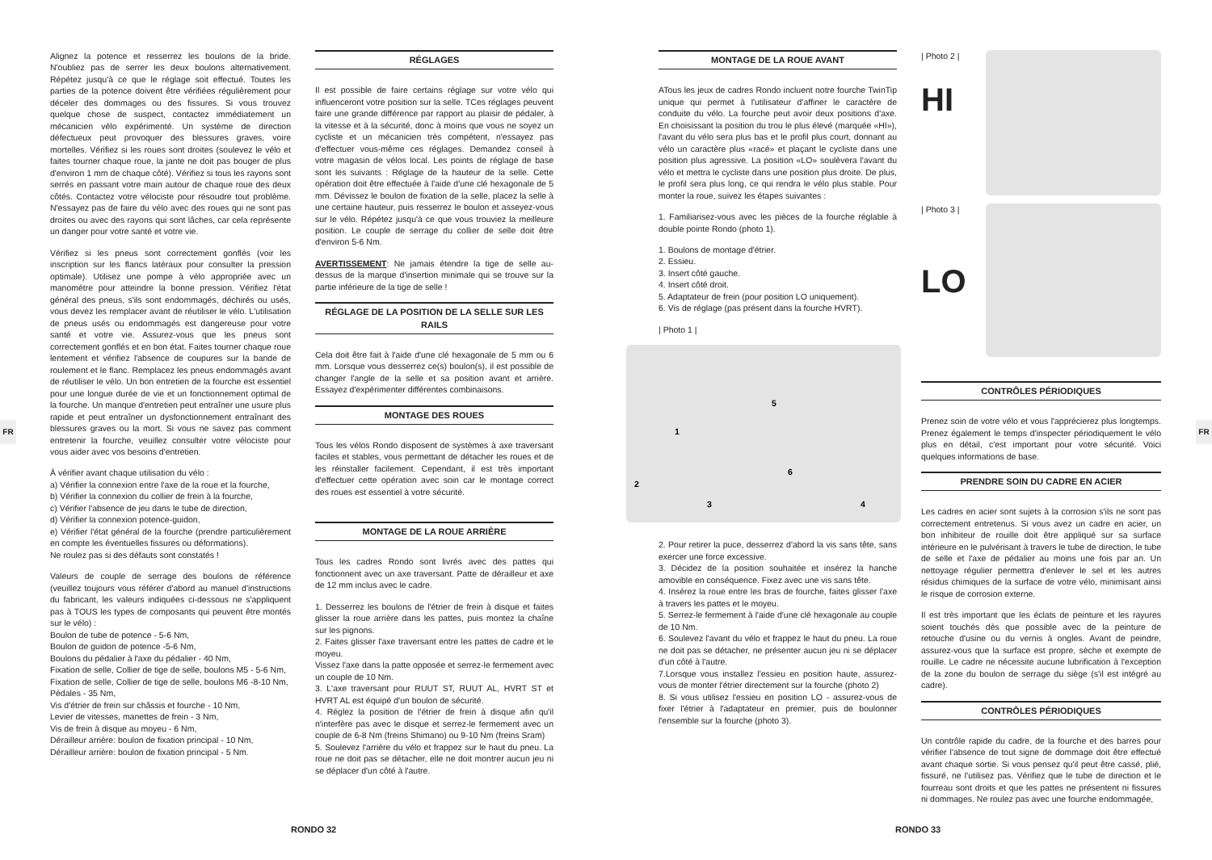FR FR
Alignez la potence et resserrez les boulons de la bride. N'oubliez pas de serrer les deux boulons alternativement. Répétez jusqu'à ce que le réglage soit effectué. Toutes les parties de la potence doivent être vérifiées régulièrement pour déceler des dommages ou des fissures. Si vous trouvez quelque chose de suspect, contactez immédiatement un mécanicien vélo expérimenté. Un système de direction défectueux peut provoquer des blessures graves, voire mortelles. Vérifiez si les roues sont droites (soulevez le vélo et faites tourner chaque roue, la jante ne doit pas bouger de plus d'environ 1 mm de chaque côté). Vérifiez si tous les rayons sont serrés en passant votre main autour de chaque roue des deux côtés. Contactez votre vélociste pour résoudre tout problème. N'essayez pas de faire du vélo avec des roues qui ne sont pas droites ou avec des rayons qui sont lâches, car cela représente un danger pour votre santé et votre vie.
Vérifiez si les pneus sont correctement gonflés (voir les inscription sur les flancs latéraux pour consulter la pression optimale). Utilisez une pompe à vélo appropriée avec un manomètre pour atteindre la bonne pression. Vérifiez l'état général des pneus, s'ils sont endommagés, déchirés ou usés, vous devez les remplacer avant de réutiliser le vélo. L'utilisation de pneus usés ou endommagés est dangereuse pour votre santé et votre vie. Assurez-vous que les pneus sont correctement gonflés et en bon état. Faites tourner chaque roue lentement et vérifiez l'absence de coupures sur la bande de roulement et le flanc. Remplacez les pneus endommagés avant de réutiliser le vélo. Un bon entretien de la fourche est essentiel pour une longue durée de vie et un fonctionnement optimal de la fourche. Un manque d'entretien peut entraîner une usure plus rapide et peut entraîner un dysfonctionnement entraînant des blessures graves ou la mort. Si vous ne savez pas comment entretenir la fourche, veuillez consulter votre vélociste pour vous aider avec vos besoins d'entretien.
À vérifier avant chaque utilisation du vélo :
a) Vérifier la connexion entre l'axe de la roue et la fourche,
b) Vérifier la connexion du collier de frein à la fourche,
c) Vérifier l'absence de jeu dans le tube de direction,
d) Vérifier la connexion potence-guidon,
e) Vérifier l'état général de la fourche (prendre particulièrement en compte les éventuelles fissures ou déformations).
Ne roulez pas si des défauts sont constatés !
Valeurs de couple de serrage des boulons de référence (veuillez toujours vous référer d'abord au manuel d'instructions du fabricant, les valeurs indiquées ci-dessous ne s'appliquent pas à TOUS les types de composants qui peuvent être montés sur le vélo) :
Boulon de tube de potence - 5-6 Nm,
Boulon de guidon de potence -5-6 Nm,
Boulons du pédalier à l'axe du pédalier - 40 Nm,
Fixation de selle, Collier de tige de selle, boulons M5 - 5-6 Nm,
Fixation de selle, Collier de tige de selle, boulons M6 -8-10 Nm,
Pédales - 35 Nm,
Vis d'étrier de frein sur châssis et fourche - 10 Nm,
Levier de vitesses, manettes de frein - 3 Nm,
Vis de frein à disque au moyeu - 6 Nm,
Dérailleur arrière: boulon de fixation principal - 10 Nm,
Dérailleur arrière: boulon de fixation principal - 5 Nm.
RÉGLAGES
Il est possible de faire certains réglage sur votre vélo qui influenceront votre position sur la selle. TCes réglages peuvent faire une grande différence par rapport au plaisir de pédaler, à la vitesse et à la sécurité, donc à moins que vous ne soyez un cycliste et un mécanicien très compétent, n'essayez pas d'effectuer vous-même ces réglages. Demandez conseil à votre magasin de vélos local. Les points de réglage de base sont les suivants : Réglage de la hauteur de la selle. Cette opération doit être effectuée à l'aide d'une clé hexagonale de 5 mm. Dévissez le boulon de fixation de la selle, placez la selle à une certaine hauteur, puis resserrez le boulon et asseyez-vous sur le vélo. Répétez jusqu'à ce que vous trouviez la meilleure position. Le couple de serrage du collier de selle doit être d'environ 5-6 Nm.
AVERTISSEMENT: Ne jamais étendre la tige de selle au-dessus de la marque d'insertion minimale qui se trouve sur la partie inférieure de la tige de selle !
RÉGLAGE DE LA POSITION DE LA SELLE SUR LES RAILS
Cela doit être fait à l'aide d'une clé hexagonale de 5 mm ou 6 mm. Lorsque vous desserrez ce(s) boulon(s), il est possible de changer l'angle de la selle et sa position avant et arrière. Essayez d'expérimenter différentes combinaisons.
MONTAGE DES ROUES
Tous les vélos Rondo disposent de systèmes à axe traversant faciles et stables, vous permettant de détacher les roues et de les réinstaller facilement. Cependant, il est très important d'effectuer cette opération avec soin car le montage correct des roues est essentiel à votre sécurité.
MONTAGE DE LA ROUE ARRIÈRE
Tous les cadres Rondo sont livrés avec des pattes qui fonctionnent avec un axe traversant. Patte de dérailleur et axe de 12 mm inclus avec le cadre.
1. Desserrez les boulons de l'étrier de frein à disque et faites glisser la roue arrière dans les pattes, puis montez la chaîne sur les pignons.
2. Faites glisser l'axe traversant entre les pattes de cadre et le moyeu.
Vissez l'axe dans la patte opposée et serrez-le fermement avec un couple de 10 Nm.
3. L'axe traversant pour RUUT ST, RUUT AL, HVRT ST et HVRT AL est équipé d'un boulon de sécurité.
4. Réglez la position de l'étrier de frein à disque afin qu'il n'interfère pas avec le disque et serrez-le fermement avec un couple de 6-8 Nm (freins Shimano) ou 9-10 Nm (freins Sram)
5. Soulevez l'arrière du vélo et frappez sur le haut du pneu. La roue ne doit pas se détacher, elle ne doit montrer aucun jeu ni se déplacer d'un côté à l'autre.
MONTAGE DE LA ROUE AVANT
ATous les jeux de cadres Rondo incluent notre fourche TwinTip unique qui permet à l'utilisateur d'affiner le caractère de conduite du vélo. La fourche peut avoir deux positions d'axe. En choisissant la position du trou le plus élevé (marquée «HI»), l'avant du vélo sera plus bas et le profil plus court, donnant au vélo un caractère plus «racé» et plaçant le cycliste dans une position plus agressive. La position «LO» soulèvera l'avant du vélo et mettra le cycliste dans une position plus droite. De plus, le profil sera plus long, ce qui rendra le vélo plus stable. Pour monter la roue, suivez les étapes suivantes :
1. Familiarisez-vous avec les pièces de la fourche réglable à double pointe Rondo (photo 1).
1. Boulons de montage d'étrier.
2. Essieu.
3. Insert côté gauche.
4. Insert côté droit.
5. Adaptateur de frein (pour position LO uniquement).
6. Vis de réglage (pas présent dans la fourche HVRT).
| Photo 1 |
1
2
3 4
5
6
2. Pour retirer la puce, desserrez d'abord la vis sans tête, sans exercer une force excessive.
3. Décidez de la position souhaitée et insérez la hanche amovible en conséquence. Fixez avec une vis sans tête.
4. Insérez la roue entre les bras de fourche, faites glisser l'axe à travers les pattes et le moyeu.
5. Serrez-le fermement à l'aide d'une clé hexagonale au couple de 10 Nm.
6. Soulevez l'avant du vélo et frappez le haut du pneu. La roue ne doit pas se détacher, ne présenter aucun jeu ni se déplacer d'un côté à l'autre.
7.Lorsque vous installez l'essieu en position haute, assurez-vous de monter l'étrier directement sur la fourche (photo 2)
8. Si vous utilisez l'essieu en position LO - assurez-vous de fixer l'étrier à l'adaptateur en premier, puis de boulonner l'ensemble sur la fourche (photo 3).
| Photo 2 |
HI
| Photo 3 |
LO
CONTRÔLES PÉRIODIQUES
Prenez soin de votre vélo et vous l'apprécierez plus longtemps. Prenez également le temps d'inspecter périodiquement le vélo plus en détail, c'est important pour votre sécurité. Voici quelques informations de base.
PRENDRE SOIN DU CADRE EN ACIER
Les cadres en acier sont sujets à la corrosion s'ils ne sont pas correctement entretenus. Si vous avez un cadre en acier, un bon inhibiteur de rouille doit être appliqué sur sa surface intérieure en le pulvérisant à travers le tube de direction, le tube de selle et l'axe de pédalier au moins une fois par an. Un nettoyage régulier permettra d'enlever le sel et les autres résidus chimiques de la surface de votre vélo, minimisant ainsi le risque de corrosion externe.
Il est très important que les éclats de peinture et les rayures soient touchés dès que possible avec de la peinture de retouche d'usine ou du vernis à ongles. Avant de peindre, assurez-vous que la surface est propre, sèche et exempte de rouille. Le cadre ne nécessite aucune lubrification à l'exception de la zone du boulon de serrage du siège (s'il est intégré au cadre).
CONTRÔLES PÉRIODIQUES
Un contrôle rapide du cadre, de la fourche et des barres pour vérifier l'absence de tout signe de dommage doit être effectué avant chaque sortie. Si vous pensez qu'il peut être cassé, plié, fissuré, ne l'utilisez pas. Vérifiez que le tube de direction et le fourreau sont droits et que les pattes ne présentent ni fissures ni dommages. Ne roulez pas avec une fourche endommagée,
RONDO 32 RONDO 33